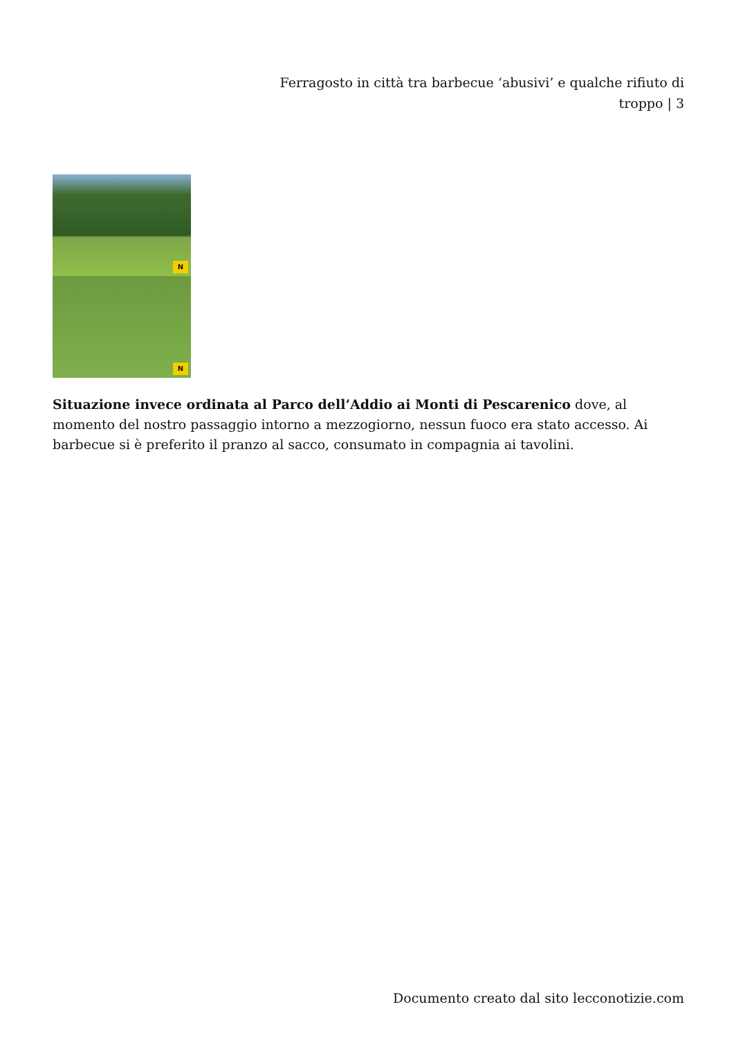Ferragosto in città tra barbecue ‘abusivi’ e qualche rifiuto di troppo | 3
N
N
Situazione invece ordinata al Parco dell’Addio ai Monti di Pescarenico dove, al momento del nostro passaggio intorno a mezzogiorno, nessun fuoco era stato accesso. Ai barbecue si è preferito il pranzo al sacco, consumato in compagnia ai tavolini.
Documento creato dal sito lecconotizie.com